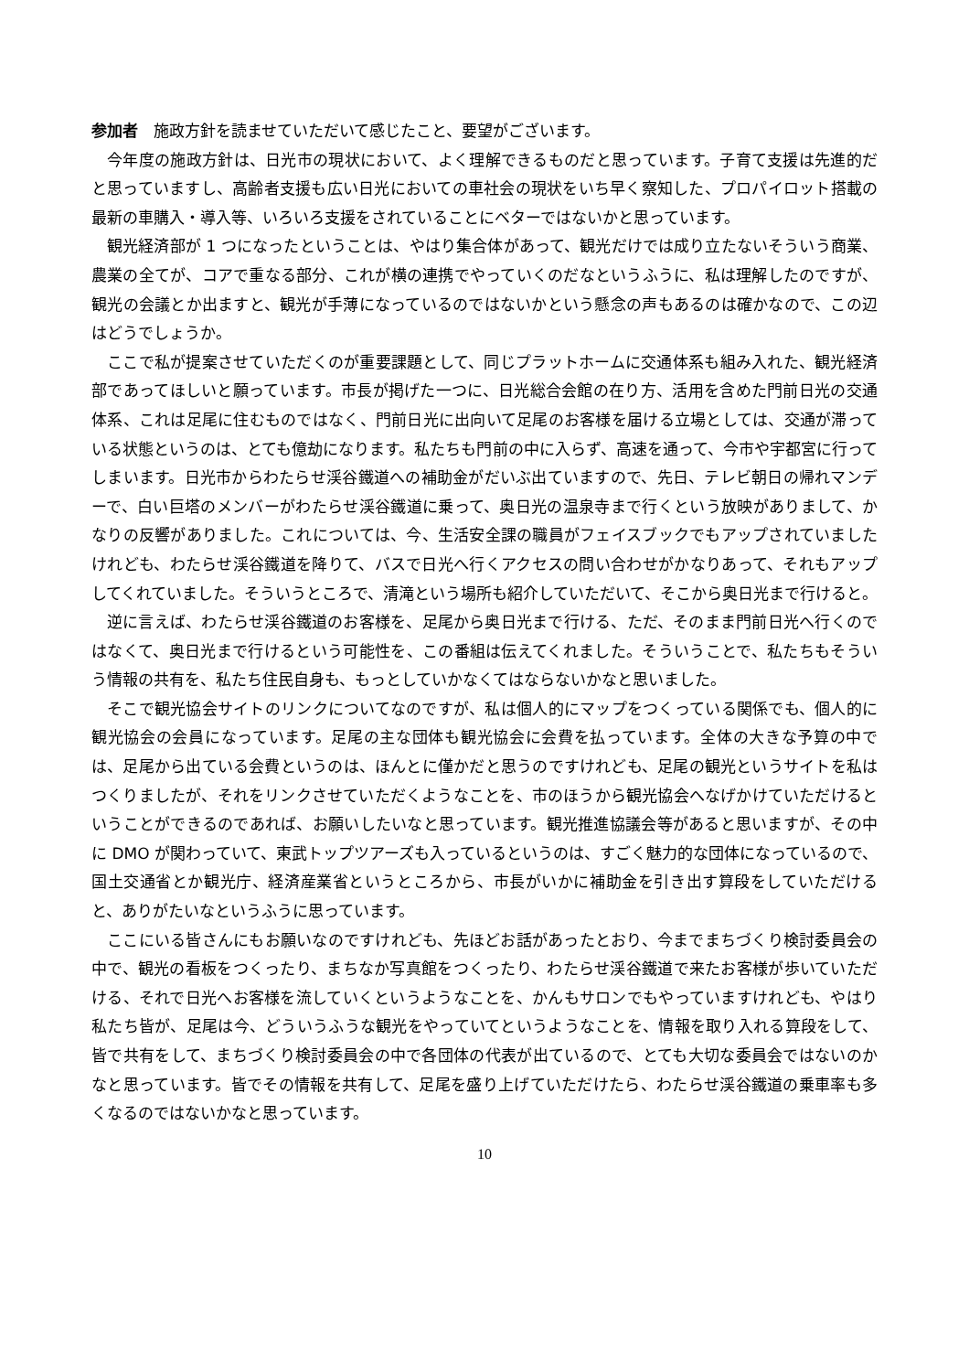参加者　施政方針を読ませていただいて感じたこと、要望がございます。
今年度の施政方針は、日光市の現状において、よく理解できるものだと思っています。子育て支援は先進的だと思っていますし、高齢者支援も広い日光においての車社会の現状をいち早く察知した、プロパイロット搭載の最新の車購入・導入等、いろいろ支援をされていることにベターではないかと思っています。
観光経済部が 1 つになったということは、やはり集合体があって、観光だけでは成り立たないそういう商業、農業の全てが、コアで重なる部分、これが横の連携でやっていくのだなというふうに、私は理解したのですが、観光の会議とか出ますと、観光が手薄になっているのではないかという懸念の声もあるのは確かなので、この辺はどうでしょうか。
ここで私が提案させていただくのが重要課題として、同じプラットホームに交通体系も組み入れた、観光経済部であってほしいと願っています。市長が掲げた一つに、日光総合会館の在り方、活用を含めた門前日光の交通体系、これは足尾に住むものではなく、門前日光に出向いて足尾のお客様を届ける立場としては、交通が滞っている状態というのは、とても億劫になります。私たちも門前の中に入らず、高速を通って、今市や宇都宮に行ってしまいます。日光市からわたらせ渓谷鐵道への補助金がだいぶ出ていますので、先日、テレビ朝日の帰れマンデーで、白い巨塔のメンバーがわたらせ渓谷鐵道に乗って、奥日光の温泉寺まで行くという放映がありまして、かなりの反響がありました。これについては、今、生活安全課の職員がフェイスブックでもアップされていましたけれども、わたらせ渓谷鐵道を降りて、バスで日光へ行くアクセスの問い合わせがかなりあって、それもアップしてくれていました。そういうところで、清滝という場所も紹介していただいて、そこから奥日光まで行けると。
逆に言えば、わたらせ渓谷鐵道のお客様を、足尾から奥日光まで行ける、ただ、そのまま門前日光へ行くのではなくて、奥日光まで行けるという可能性を、この番組は伝えてくれました。そういうことで、私たちもそういう情報の共有を、私たち住民自身も、もっとしていかなくてはならないかなと思いました。
そこで観光協会サイトのリンクについてなのですが、私は個人的にマップをつくっている関係でも、個人的に観光協会の会員になっています。足尾の主な団体も観光協会に会費を払っています。全体の大きな予算の中では、足尾から出ている会費というのは、ほんとに僅かだと思うのですけれども、足尾の観光というサイトを私はつくりましたが、それをリンクさせていただくようなことを、市のほうから観光協会へなげかけていただけるということができるのであれば、お願いしたいなと思っています。観光推進協議会等があると思いますが、その中に DMO が関わっていて、東武トップツアーズも入っているというのは、すごく魅力的な団体になっているので、国土交通省とか観光庁、経済産業省というところから、市長がいかに補助金を引き出す算段をしていただけると、ありがたいなというふうに思っています。
ここにいる皆さんにもお願いなのですけれども、先ほどお話があったとおり、今までまちづくり検討委員会の中で、観光の看板をつくったり、まちなか写真館をつくったり、わたらせ渓谷鐵道で来たお客様が歩いていただける、それで日光へお客様を流していくというようなことを、かんもサロンでもやっていますけれども、やはり私たち皆が、足尾は今、どういうふうな観光をやっていてというようなことを、情報を取り入れる算段をして、皆で共有をして、まちづくり検討委員会の中で各団体の代表が出ているので、とても大切な委員会ではないのかなと思っています。皆でその情報を共有して、足尾を盛り上げていただけたら、わたらせ渓谷鐵道の乗車率も多くなるのではないかなと思っています。
10